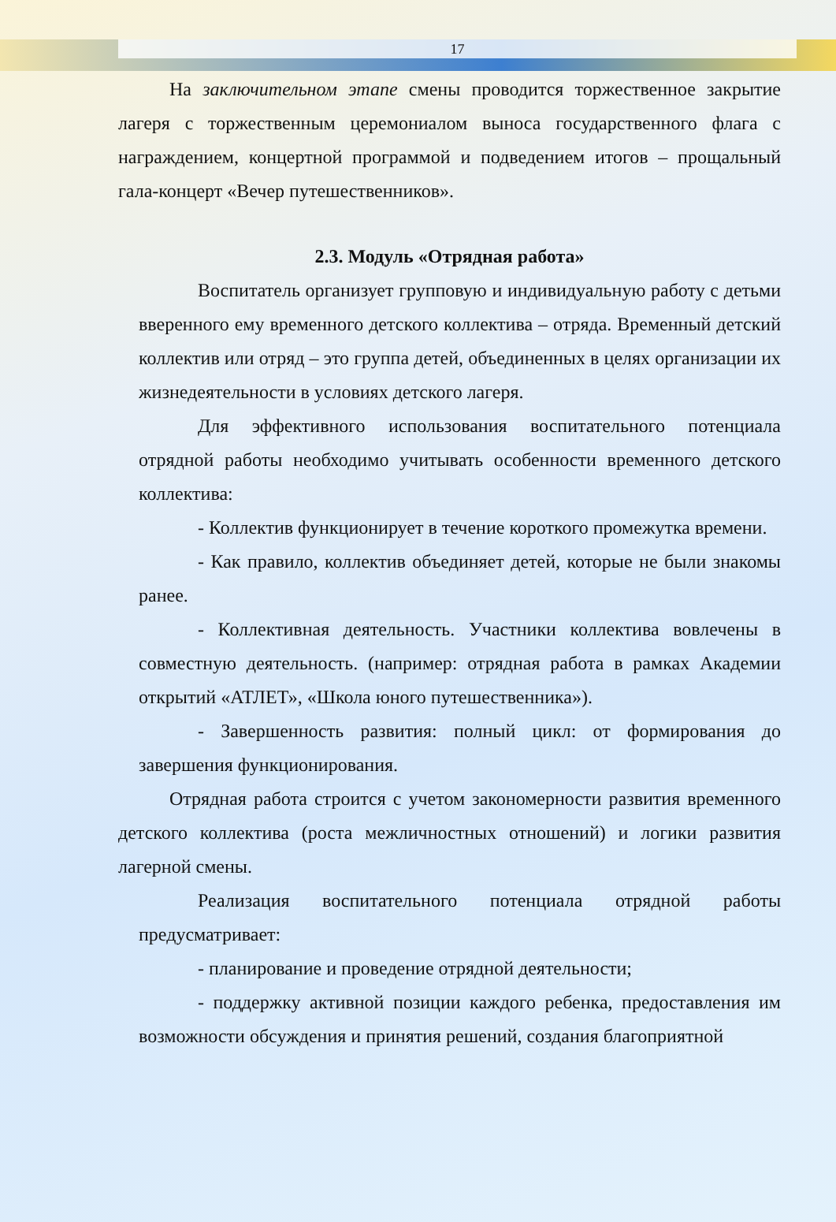17
На заключительном этапе смены проводится торжественное закрытие лагеря с торжественным церемониалом выноса государственного флага с награждением, концертной программой и подведением итогов – прощальный гала-концерт «Вечер путешественников».
2.3. Модуль «Отрядная работа»
Воспитатель организует групповую и индивидуальную работу с детьми вверенного ему временного детского коллектива – отряда. Временный детский коллектив или отряд – это группа детей, объединенных в целях организации их жизнедеятельности в условиях детского лагеря.
Для эффективного использования воспитательного потенциала отрядной работы необходимо учитывать особенности временного детского коллектива:
- Коллектив функционирует в течение короткого промежутка времени.
- Как правило, коллектив объединяет детей, которые не были знакомы ранее.
- Коллективная деятельность. Участники коллектива вовлечены в совместную деятельность. (например: отрядная работа в рамках Академии открытий «АТЛЕТ», «Школа юного путешественника»).
- Завершенность развития: полный цикл: от формирования до завершения функционирования.
Отрядная работа строится с учетом закономерности развития временного детского коллектива (роста межличностных отношений) и логики развития лагерной смены.
Реализация воспитательного потенциала отрядной работы предусматривает:
- планирование и проведение отрядной деятельности;
- поддержку активной позиции каждого ребенка, предоставления им возможности обсуждения и принятия решений, создания благоприятной